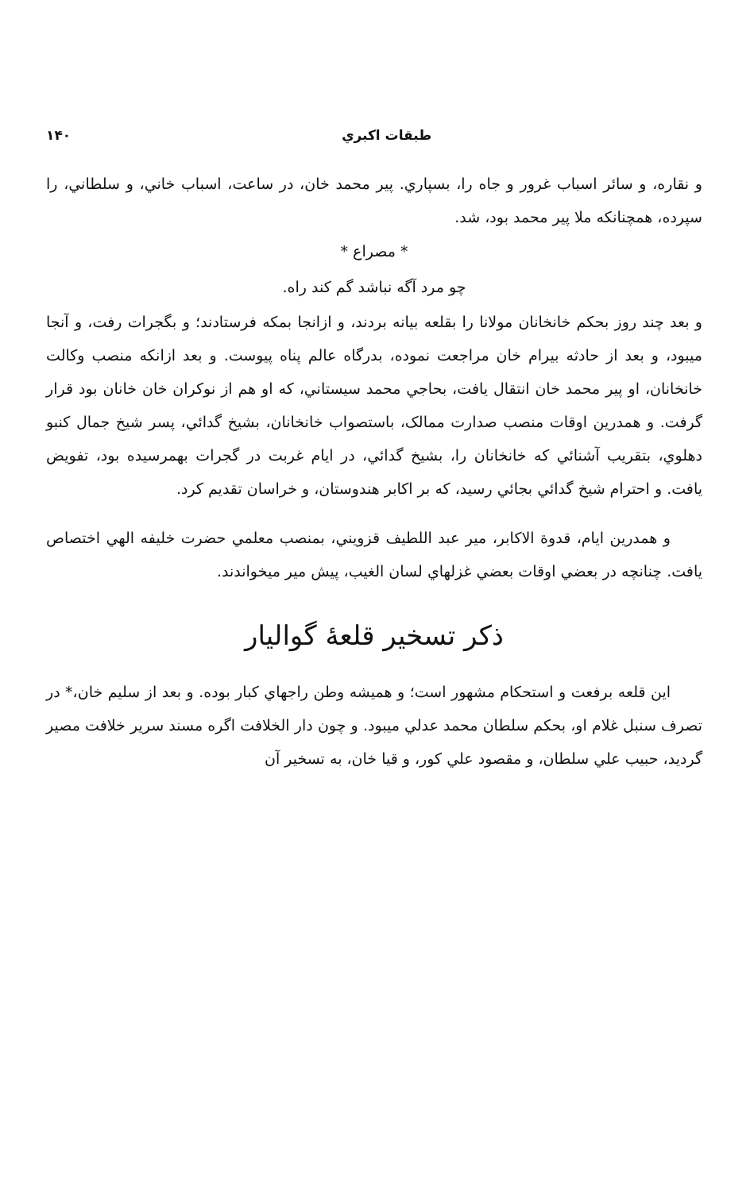طبقات اکبري ۱۴۰
و نقاره، و سائر اسباب غرور و جاه را، بسپاري. پير محمد خان، در ساعت، اسباب خاني، و سلطاني، را سپرده، همچنانکه ملا پير محمد بود، شد.
* مصراع *
چو مرد آگه نباشد گم کند راه.
و بعد چند روز بحکم خانخانان مولانا را بقلعه بيانه بردند، و ازانجا بمکه فرستادند؛ و بگجرات رفت، و آنجا ميبود، و بعد از حادثه بيرام خان مراجعت نموده، بدرگاه عالم پناه پيوست. و بعد ازانکه منصب وکالت خانخانان، او پير محمد خان انتقال يافت، بحاجي محمد سيستاني، که او هم از نوکران خان خانان بود قرار گرفت. و همدرين اوقات منصب صدارت ممالک، باستصواب خانخانان، بشيخ گدائي، پسر شيخ جمال کنبو دهلوي، بتقريب آشنائي که خانخانان را، بشيخ گدائي، در ايام غربت در گجرات بهمرسيده بود، تفويض يافت. و احترام شيخ گدائي بجائي رسيد، که بر اکابر هندوستان، و خراسان تقديم کرد.
و همدرين ايام، قدوة الاکابر، مير عبد اللطيف قزويني، بمنصب معلمي حضرت خليفه الهي اختصاص يافت. چنانچه در بعضي اوقات بعضي غزلهاي لسان الغيب، پيش مير ميخواندند.
ذکر تسخير قلعهٔ گواليار
اين قلعه برفعت و استحکام مشهور است؛ و هميشه وطن راجهاي کبار بوده. و بعد از سليم خان،* در تصرف سنبل غلام او، بحکم سلطان محمد عدلي ميبود. و چون دار الخلافت اگره مسند سرير خلافت مصير گرديد، حبيب علي سلطان، و مقصود علي کور، و قيا خان، به تسخير آن